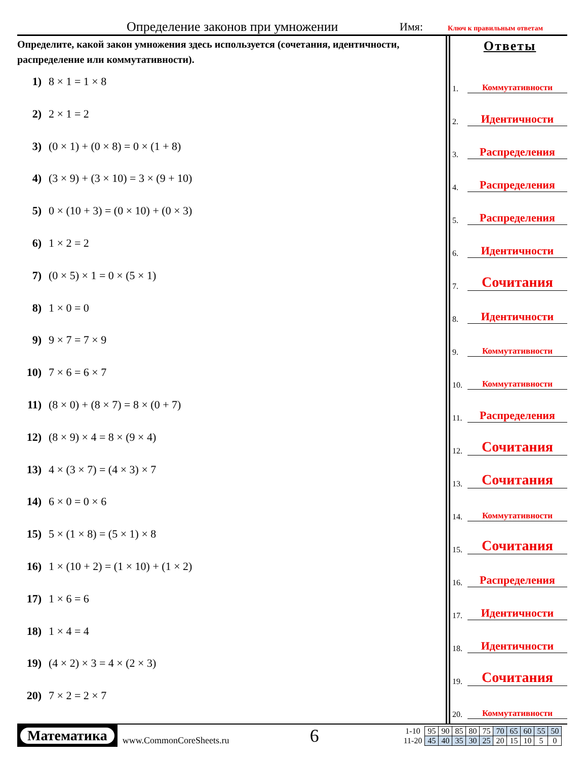Определение законов при умножении Имя: Ключ к правильным ответам
Определите, какой закон умножения здесь используется (сочетания, идентичности, распределение или коммутативности).
1) 8 × 1 = 1 × 8
2) 2 × 1 = 2
3) (0 × 1) + (0 × 8) = 0 × (1 + 8)
4) (3 × 9) + (3 × 10) = 3 × (9 + 10)
5) 0 × (10 + 3) = (0 × 10) + (0 × 3)
6) 1 × 2 = 2
7) (0 × 5) × 1 = 0 × (5 × 1)
8) 1 × 0 = 0
9) 9 × 7 = 7 × 9
10) 7 × 6 = 6 × 7
11) (8 × 0) + (8 × 7) = 8 × (0 + 7)
12) (8 × 9) × 4 = 8 × (9 × 4)
13) 4 × (3 × 7) = (4 × 3) × 7
14) 6 × 0 = 0 × 6
15) 5 × (1 × 8) = (5 × 1) × 8
16) 1 × (10 + 2) = (1 × 10) + (1 × 2)
17) 1 × 6 = 6
18) 1 × 4 = 4
19) (4 × 2) × 3 = 4 × (2 × 3)
20) 7 × 2 = 2 × 7
Ответы
1. Коммутативности
2. Идентичности
3. Распределения
4. Распределения
5. Распределения
6. Идентичности
7. Сочитания
8. Идентичности
9. Коммутативности
10. Коммутативности
11. Распределения
12. Сочитания
13. Сочитания
14. Коммутативности
15. Сочитания
16. Распределения
17. Идентичности
18. Идентичности
19. Сочитания
20. Коммутативности
Математика
www.CommonCoreSheets.ru
6
| 1-10 | 95 | 90 | 85 | 80 | 75 | 70 | 65 | 60 | 55 | 50 |
| 11-20 | 45 | 40 | 35 | 30 | 25 | 20 | 15 | 10 | 5 | 0 |